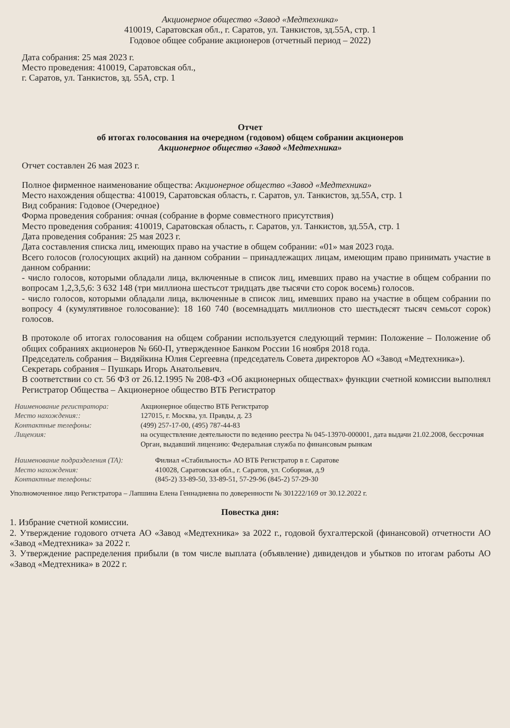Акционерное общество «Завод «Медтехника»
410019, Саратовская обл., г. Саратов, ул. Танкистов, зд.55А, стр. 1
Годовое общее собрание акционеров (отчетный период – 2022)
Дата собрания: 25 мая 2023 г.
Место проведения: 410019, Саратовская обл.,
г. Саратов, ул. Танкистов, зд. 55А, стр. 1
Отчет
об итогах голосования на очередном (годовом) общем собрании акционеров
Акционерное общество «Завод «Медтехника»
Отчет составлен 26 мая 2023 г.
Полное фирменное наименование общества: Акционерное общество «Завод «Медтехника»
Место нахождения общества: 410019, Саратовская область, г. Саратов, ул. Танкистов, зд.55А, стр. 1
Вид собрания: Годовое (Очередное)
Форма проведения собрания: очная (собрание в форме совместного присутствия)
Место проведения собрания: 410019, Саратовская область, г. Саратов, ул. Танкистов, зд.55А, стр. 1
Дата проведения собрания: 25 мая 2023 г.
Дата составления списка лиц, имеющих право на участие в общем собрании: «01» мая 2023 года.
Всего голосов (голосующих акций) на данном собрании – принадлежащих лицам, имеющим право принимать участие в данном собрании:
- число голосов, которыми обладали лица, включенные в список лиц, имевших право на участие в общем собрании по вопросам 1,2,3,5,6: 3 632 148 (три миллиона шестьсот тридцать две тысячи сто сорок восемь) голосов.
- число голосов, которыми обладали лица, включенные в список лиц, имевших право на участие в общем собрании по вопросу 4 (кумулятивное голосование): 18 160 740 (восемнадцать миллионов сто шестьдесят тысяч семьсот сорок) голосов.
В протоколе об итогах голосования на общем собрании используется следующий термин: Положение – Положение об общих собраниях акционеров № 660-П, утвержденное Банком России 16 ноября 2018 года.
Председатель собрания – Видяйкина Юлия Сергеевна (председатель Совета директоров АО «Завод «Медтехника»).
Секретарь собрания – Пушкарь Игорь Анатольевич.
В соответствии со ст. 56 ФЗ от 26.12.1995 № 208-ФЗ «Об акционерных обществах» функции счетной комиссии выполнял Регистратор Общества – Акционерное общество ВТБ Регистратор
Наименование регистратора:
Акционерное общество ВТБ Регистратор
Место нахождения::
127015, г. Москва, ул. Правды, д. 23
Контактные телефоны:
(499) 257-17-00, (495) 787-44-83
Лицензия:
на осуществление деятельности по ведению реестра № 045-13970-000001, дата выдачи 21.02.2008, бессрочная
Орган, выдавший лицензию: Федеральная служба по финансовым рынкам
Наименование подразделения (ТА):
Филиал «Стабильность» АО ВТБ Регистратор в г. Саратове
Место нахождения:
410028, Саратовская обл., г. Саратов, ул. Соборная, д.9
Контактные телефоны:
(845-2) 33-89-50, 33-89-51, 57-29-96 (845-2) 57-29-30
Уполномоченное лицо Регистратора – Лапшина Елена Геннадиевна по доверенности № 301222/169 от 30.12.2022 г.
Повестка дня:
1. Избрание счетной комиссии.
2. Утверждение годового отчета АО «Завод «Медтехника» за 2022 г., годовой бухгалтерской (финансовой) отчетности АО «Завод «Медтехника» за 2022 г.
3. Утверждение распределения прибыли (в том числе выплата (объявление) дивидендов и убытков по итогам работы АО «Завод «Медтехника» в 2022 г.